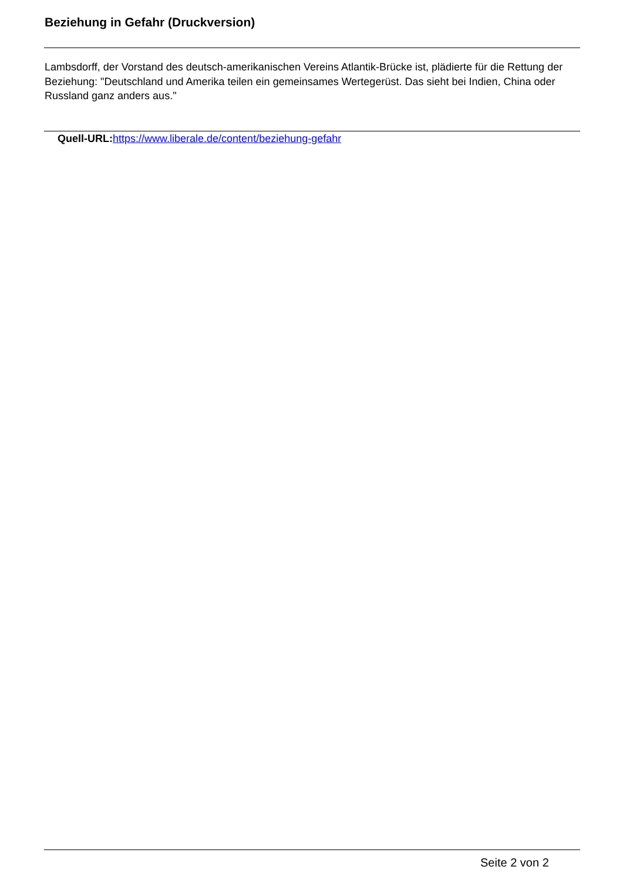Beziehung in Gefahr (Druckversion)
Lambsdorff, der Vorstand des deutsch-amerikanischen Vereins Atlantik-Brücke ist, plädierte für die Rettung der Beziehung: "Deutschland und Amerika teilen ein gemeinsames Wertegerüst. Das sieht bei Indien, China oder Russland ganz anders aus."
Quell-URL: https://www.liberale.de/content/beziehung-gefahr
Seite 2 von 2